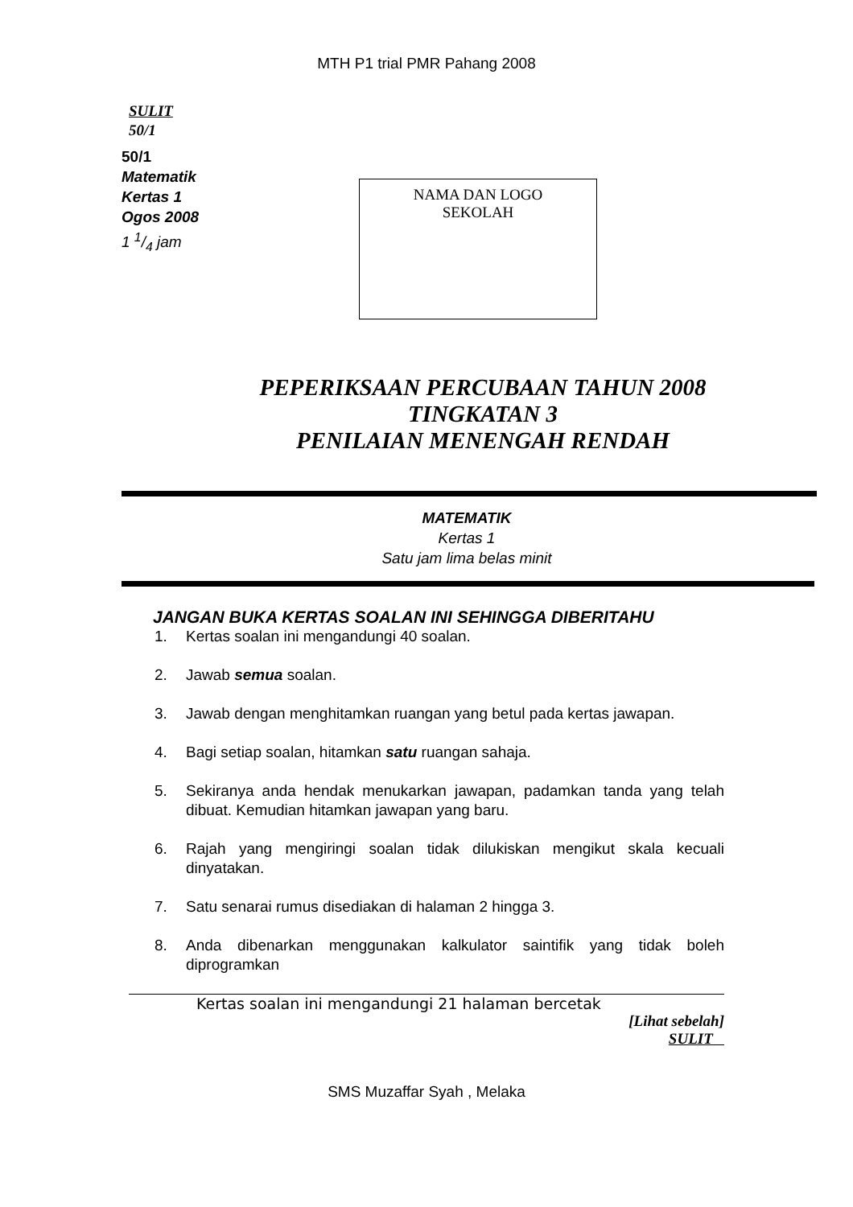MTH P1 trial PMR Pahang 2008
SULIT
50/1
50/1
Matematik
Kertas 1
Ogos 2008
1 1/4 jam
NAMA DAN LOGO
SEKOLAH
PEPERIKSAAN PERCUBAAN TAHUN 2008
TINGKATAN 3
PENILAIAN MENENGAH RENDAH
MATEMATIK
Kertas 1
Satu jam lima belas minit
JANGAN BUKA KERTAS SOALAN INI SEHINGGA DIBERITAHU
1. Kertas soalan ini mengandungi 40 soalan.
2. Jawab semua soalan.
3. Jawab dengan menghitamkan ruangan yang betul pada kertas jawapan.
4. Bagi setiap soalan, hitamkan satu ruangan sahaja.
5. Sekiranya anda hendak menukarkan jawapan, padamkan tanda yang telah dibuat. Kemudian hitamkan jawapan yang baru.
6. Rajah yang mengiringi soalan tidak dilukiskan mengikut skala kecuali dinyatakan.
7. Satu senarai rumus disediakan di halaman 2 hingga 3.
8. Anda dibenarkan menggunakan kalkulator saintifik yang tidak boleh diprogramkan
Kertas soalan ini mengandungi 21 halaman bercetak
[Lihat sebelah]
SULIT
SMS Muzaffar Syah , Melaka